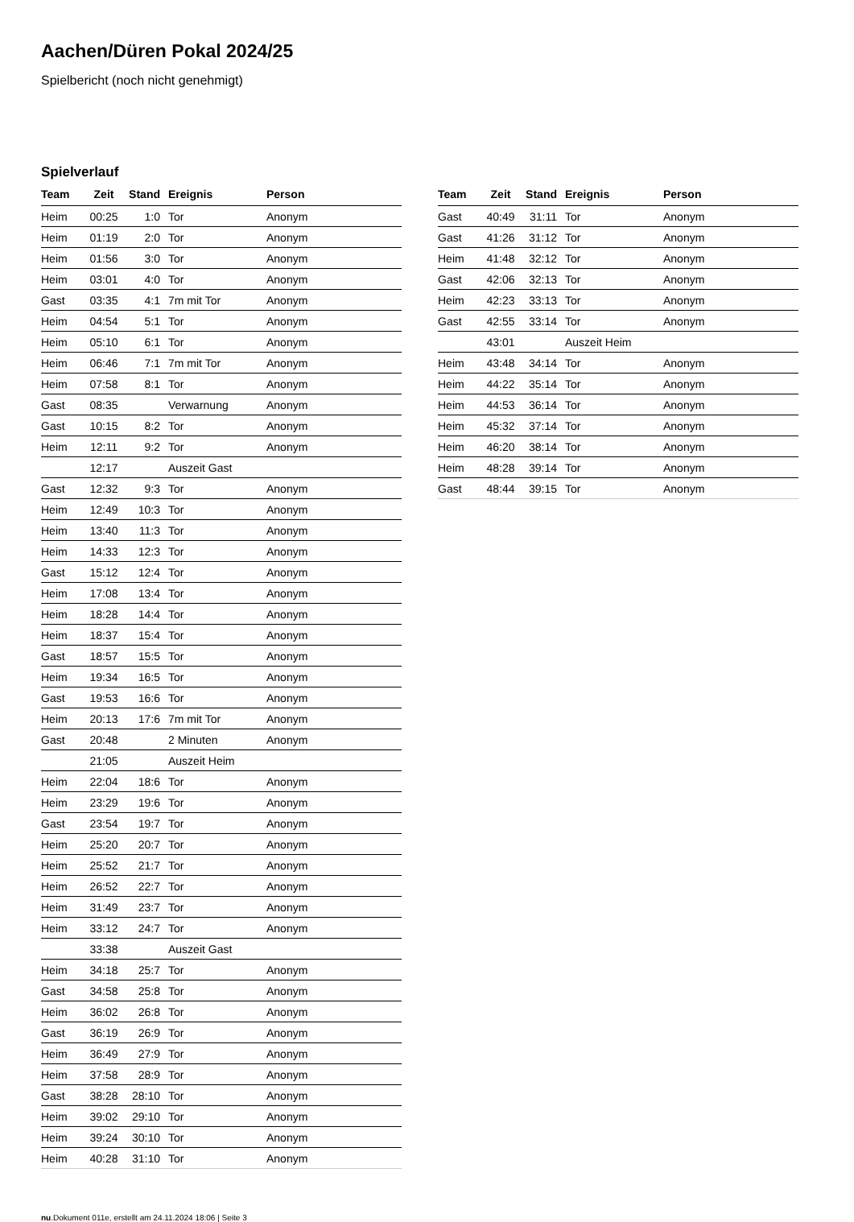Aachen/Düren Pokal 2024/25
Spielbericht (noch nicht genehmigt)
Spielverlauf
| Team | Zeit | Stand | Ereignis | Person |
| --- | --- | --- | --- | --- |
| Heim | 00:25 | 1:0 | Tor | Anonym |
| Heim | 01:19 | 2:0 | Tor | Anonym |
| Heim | 01:56 | 3:0 | Tor | Anonym |
| Heim | 03:01 | 4:0 | Tor | Anonym |
| Gast | 03:35 | 4:1 | 7m mit Tor | Anonym |
| Heim | 04:54 | 5:1 | Tor | Anonym |
| Heim | 05:10 | 6:1 | Tor | Anonym |
| Heim | 06:46 | 7:1 | 7m mit Tor | Anonym |
| Heim | 07:58 | 8:1 | Tor | Anonym |
| Gast | 08:35 | | Verwarnung | Anonym |
| Gast | 10:15 | 8:2 | Tor | Anonym |
| Heim | 12:11 | 9:2 | Tor | Anonym |
| | 12:17 | | Auszeit Gast | |
| Gast | 12:32 | 9:3 | Tor | Anonym |
| Heim | 12:49 | 10:3 | Tor | Anonym |
| Heim | 13:40 | 11:3 | Tor | Anonym |
| Heim | 14:33 | 12:3 | Tor | Anonym |
| Gast | 15:12 | 12:4 | Tor | Anonym |
| Heim | 17:08 | 13:4 | Tor | Anonym |
| Heim | 18:28 | 14:4 | Tor | Anonym |
| Heim | 18:37 | 15:4 | Tor | Anonym |
| Gast | 18:57 | 15:5 | Tor | Anonym |
| Heim | 19:34 | 16:5 | Tor | Anonym |
| Gast | 19:53 | 16:6 | Tor | Anonym |
| Heim | 20:13 | 17:6 | 7m mit Tor | Anonym |
| Gast | 20:48 | | 2 Minuten | Anonym |
| | 21:05 | | Auszeit Heim | |
| Heim | 22:04 | 18:6 | Tor | Anonym |
| Heim | 23:29 | 19:6 | Tor | Anonym |
| Gast | 23:54 | 19:7 | Tor | Anonym |
| Heim | 25:20 | 20:7 | Tor | Anonym |
| Heim | 25:52 | 21:7 | Tor | Anonym |
| Heim | 26:52 | 22:7 | Tor | Anonym |
| Heim | 31:49 | 23:7 | Tor | Anonym |
| Heim | 33:12 | 24:7 | Tor | Anonym |
| | 33:38 | | Auszeit Gast | |
| Heim | 34:18 | 25:7 | Tor | Anonym |
| Gast | 34:58 | 25:8 | Tor | Anonym |
| Heim | 36:02 | 26:8 | Tor | Anonym |
| Gast | 36:19 | 26:9 | Tor | Anonym |
| Heim | 36:49 | 27:9 | Tor | Anonym |
| Heim | 37:58 | 28:9 | Tor | Anonym |
| Gast | 38:28 | 28:10 | Tor | Anonym |
| Heim | 39:02 | 29:10 | Tor | Anonym |
| Heim | 39:24 | 30:10 | Tor | Anonym |
| Heim | 40:28 | 31:10 | Tor | Anonym |
| Team | Zeit | Stand | Ereignis | Person |
| --- | --- | --- | --- | --- |
| Gast | 40:49 | 31:11 | Tor | Anonym |
| Gast | 41:26 | 31:12 | Tor | Anonym |
| Heim | 41:48 | 32:12 | Tor | Anonym |
| Gast | 42:06 | 32:13 | Tor | Anonym |
| Heim | 42:23 | 33:13 | Tor | Anonym |
| Gast | 42:55 | 33:14 | Tor | Anonym |
| | 43:01 | | Auszeit Heim | |
| Heim | 43:48 | 34:14 | Tor | Anonym |
| Heim | 44:22 | 35:14 | Tor | Anonym |
| Heim | 44:53 | 36:14 | Tor | Anonym |
| Heim | 45:32 | 37:14 | Tor | Anonym |
| Heim | 46:20 | 38:14 | Tor | Anonym |
| Heim | 48:28 | 39:14 | Tor | Anonym |
| Gast | 48:44 | 39:15 | Tor | Anonym |
nu.Dokument 011e, erstellt am 24.11.2024 18:06 | Seite 3